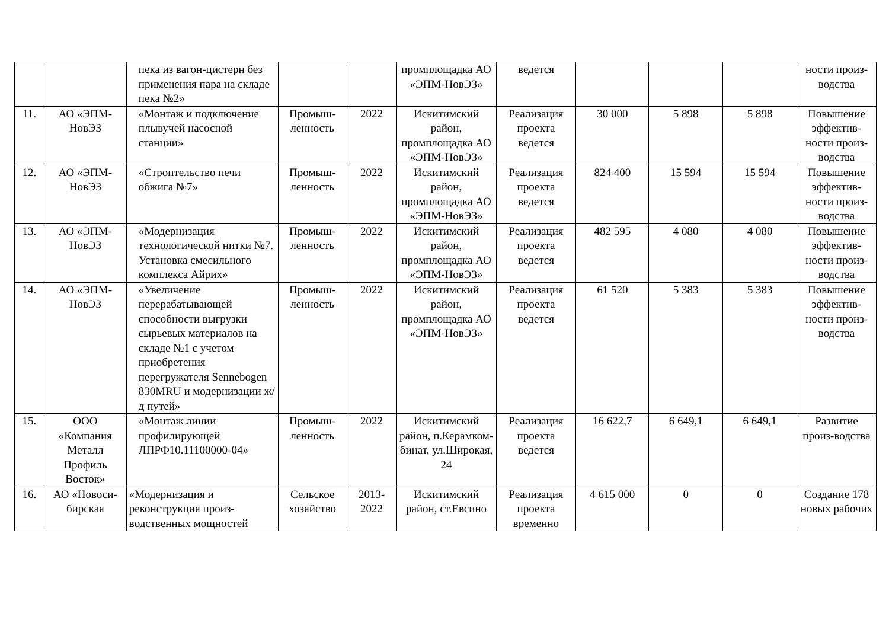| | | пека из вагон-цистерн без применения пара на складе пека №2» | | | промплощадка АО «ЭПМ-НовЭЗ» | ведется | | | | ности произ-водства |
| 11. | АО «ЭПМ-НовЭЗ | «Монтаж и подключение плывучей насосной станции» | Промыш-ленность | 2022 | Искитимский район, промплощадка АО «ЭПМ-НовЭЗ» | Реализация проекта ведется | 30 000 | 5 898 | 5 898 | Повышение эффектив-ности произ-водства |
| 12. | АО «ЭПМ-НовЭЗ | «Строительство печи обжига №7» | Промыш-ленность | 2022 | Искитимский район, промплощадка АО «ЭПМ-НовЭЗ» | Реализация проекта ведется | 824 400 | 15 594 | 15 594 | Повышение эффектив-ности произ-водства |
| 13. | АО «ЭПМ-НовЭЗ | «Модернизация технологической нитки №7. Установка смесильного комплекса Айрих» | Промыш-ленность | 2022 | Искитимский район, промплощадка АО «ЭПМ-НовЭЗ» | Реализация проекта ведется | 482 595 | 4 080 | 4 080 | Повышение эффектив-ности произ-водства |
| 14. | АО «ЭПМ-НовЭЗ | «Увеличение перерабатывающей способности выгрузки сырьевых материалов на складе №1 с учетом приобретения перегружателя Sennebogen 830MRU и модернизации ж/д путей» | Промыш-ленность | 2022 | Искитимский район, промплощадка АО «ЭПМ-НовЭЗ» | Реализация проекта ведется | 61 520 | 5 383 | 5 383 | Повышение эффектив-ности произ-водства |
| 15. | ООО «Компания Металл Профиль Восток» | «Монтаж линии профилирующей ЛПРФ10.11100000-04» | Промыш-ленность | 2022 | Искитимский район, п.Керамком-бинат, ул.Широкая, 24 | Реализация проекта ведется | 16 622,7 | 6 649,1 | 6 649,1 | Развитие произ-водства |
| 16. | АО «Новоси-бирская | «Модернизация и реконструкция произ-водственных мощностей | Сельское хозяйство | 2013-2022 | Искитимский район, ст.Евсино | Реализация проекта временно | 4 615 000 | 0 | 0 | Создание 178 новых рабочих |